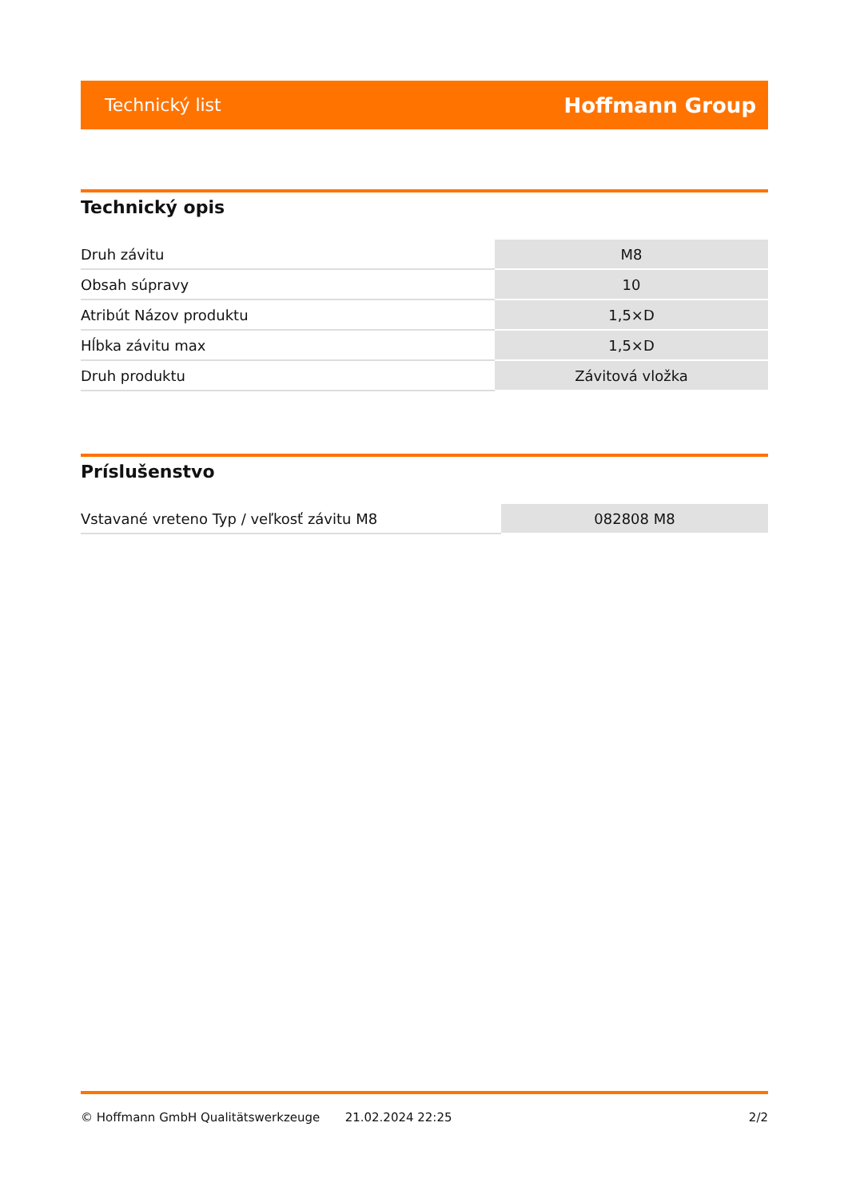Technický list Hoffmann Group
Technický opis
| Druh závitu | M8 |
| Obsah súpravy | 10 |
| Atribút Názov produktu | 1,5×D |
| Hĺbka závitu max | 1,5×D |
| Druh produktu | Závitová vložka |
Príslušenstvo
| Vstavané vreteno Typ / veľkosť závitu M8 | 082808 M8 |
© Hoffmann GmbH Qualitätswerkzeuge 21.02.2024 22:25 2/2